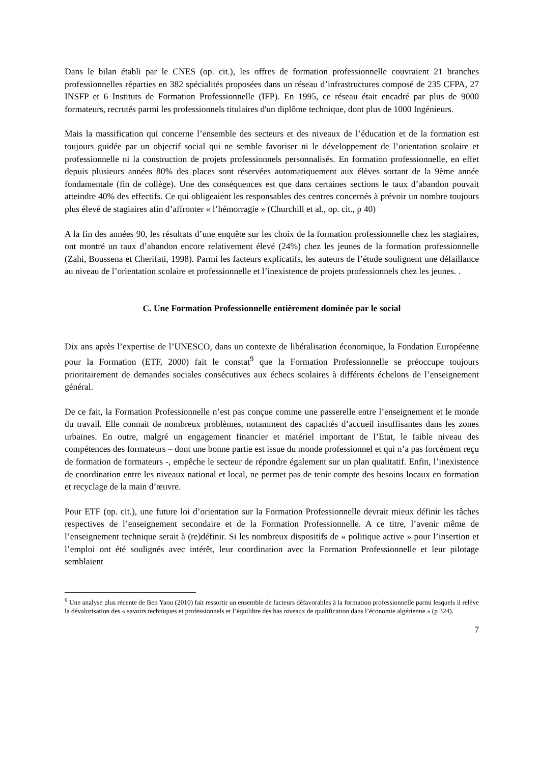Dans le bilan établi par le CNES (op. cit.), les offres de formation professionnelle couvraient 21 branches professionnelles réparties en 382 spécialités proposées dans un réseau d’infrastructures composé de 235 CFPA, 27 INSFP et 6 Instituts de Formation Professionnelle (IFP). En 1995, ce réseau était encadré par plus de 9000 formateurs, recrutés parmi les professionnels titulaires d'un diplôme technique, dont plus de 1000 Ingénieurs.
Mais la massification qui concerne l’ensemble des secteurs et des niveaux de l’éducation et de la formation est toujours guidée par un objectif social qui ne semble favoriser ni le développement de l’orientation scolaire et professionnelle ni la construction de projets professionnels personnalisés. En formation professionnelle, en effet depuis plusieurs années 80% des places sont réservées automatiquement aux élèves sortant de la 9ème année fondamentale (fin de collège). Une des conséquences est que dans certaines sections le taux d’abandon pouvait atteindre 40% des effectifs. Ce qui obligeaient les responsables des centres concernés à prévoir un nombre toujours plus élevé de stagiaires afin d’affronter « l’hémorragie » (Churchill et al., op. cit., p 40)
A la fin des années 90, les résultats d’une enquête sur les choix de la formation professionnelle chez les stagiaires, ont montré un taux d’abandon encore relativement élevé (24%) chez les jeunes de la formation professionnelle (Zahi, Boussena et Cherifati, 1998). Parmi les facteurs explicatifs, les auteurs de l’étude soulignent une défaillance au niveau de l’orientation scolaire et professionnelle et l’inexistence de projets professionnels chez les jeunes. .
C. Une Formation Professionnelle entièrement dominée par le social
Dix ans après l’expertise de l’UNESCO, dans un contexte de libéralisation économique, la Fondation Européenne pour la Formation (ETF, 2000) fait le constat<sup>9</sup> que la Formation Professionnelle se préoccupe toujours prioritairement de demandes sociales consécutives aux échecs scolaires à différents échelons de l’enseignement général.
De ce fait, la Formation Professionnelle n’est pas conçue comme une passerelle entre l’enseignement et le monde du travail. Elle connait de nombreux problèmes, notamment des capacités d’accueil insuffisantes dans les zones urbaines. En outre, malgré un engagement financier et matériel important de l’Etat, le faible niveau des compétences des formateurs – dont une bonne partie est issue du monde professionnel et qui n’a pas forcément reçu de formation de formateurs -, empêche le secteur de répondre également sur un plan qualitatif. Enfin, l’inexistence de coordination entre les niveaux national et local, ne permet pas de tenir compte des besoins locaux en formation et recyclage de la main d’œuvre.
Pour ETF (op. cit.), une future loi d’orientation sur la Formation Professionnelle devrait mieux définir les tâches respectives de l’enseignement secondaire et de la Formation Professionnelle. A ce titre, l’avenir même de l’enseignement technique serait à (re)définir. Si les nombreux dispositifs de « politique active » pour l’insertion et l’emploi ont été soulignés avec intérêt, leur coordination avec la Formation Professionnelle et leur pilotage semblaient
<sup>9</sup> Une analyse plus récente de Ben Yaou (2010) fait ressortir un ensemble de facteurs défavorables à la formation professionnelle parmi lesquels il relève la dévalorisation des « savoirs techniques et professionnels et l’équilibre des bas niveaux de qualification dans l’économie algérienne » (p 324).
7